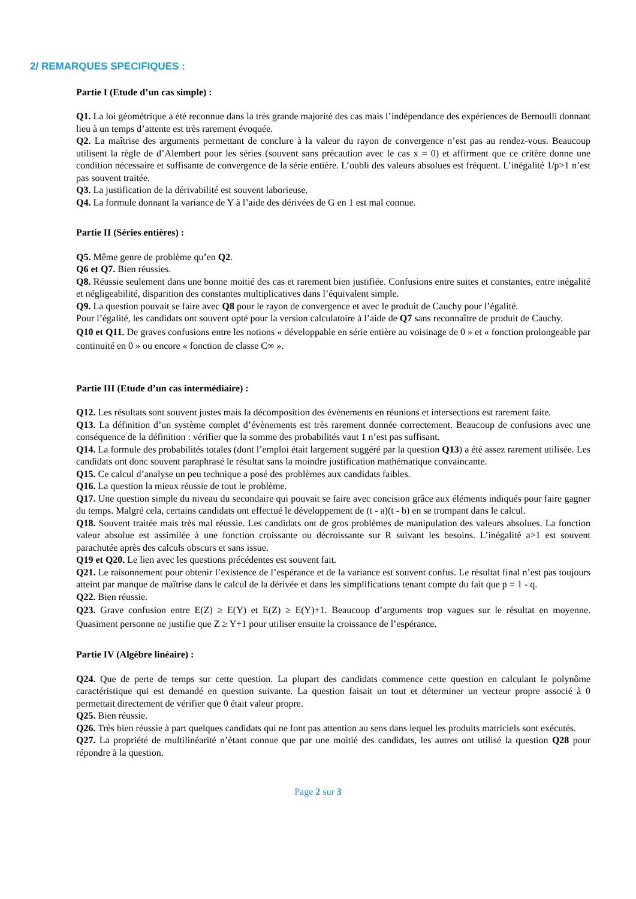2/ REMARQUES SPECIFIQUES :
Partie I (Etude d’un cas simple) :
Q1. La loi géométrique a été reconnue dans la très grande majorité des cas mais l’indépendance des expériences de Bernoulli donnant lieu à un temps d’attente est très rarement évoquée.
Q2. La maîtrise des arguments permettant de conclure à la valeur du rayon de convergence n’est pas au rendez-vous. Beaucoup utilisent la règle de d’Alembert pour les séries (souvent sans précaution avec le cas x = 0) et affirment que ce critère donne une condition nécessaire et suffisante de convergence de la série entière. L’oubli des valeurs absolues est fréquent. L’inégalité 1/p>1 n’est pas souvent traitée.
Q3. La justification de la dérivabilité est souvent laborieuse.
Q4. La formule donnant la variance de Y à l’aide des dérivées de G en 1 est mal connue.
Partie II (Séries entières) :
Q5. Même genre de problème qu’en Q2.
Q6 et Q7. Bien réussies.
Q8. Réussie seulement dans une bonne moitié des cas et rarement bien justifiée. Confusions entre suites et constantes, entre inégalité et négligeabilité, disparition des constantes multiplicatives dans l’équivalent simple.
Q9. La question pouvait se faire avec Q8 pour le rayon de convergence et avec le produit de Cauchy pour l’égalité.
Pour l’égalité, les candidats ont souvent opté pour la version calculatoire à l’aide de Q7 sans reconnaître de produit de Cauchy.
Q10 et Q11. De graves confusions entre les notions « développable en série entière au voisinage de 0 » et « fonction prolongeable par continuité en 0 » ou encore « fonction de classe C∞ ».
Partie III (Etude d’un cas intermédiaire) :
Q12. Les résultats sont souvent justes mais la décomposition des évènements en réunions et intersections est rarement faite.
Q13. La définition d’un système complet d’évènements est très rarement donnée correctement. Beaucoup de confusions avec une conséquence de la définition : vérifier que la somme des probabilités vaut 1 n’est pas suffisant.
Q14. La formule des probabilités totales (dont l’emploi était largement suggéré par la question Q13) a été assez rarement utilisée. Les candidats ont donc souvent paraphrasé le résultat sans la moindre justification mathématique convaincante.
Q15. Ce calcul d’analyse un peu technique a posé des problèmes aux candidats faibles.
Q16. La question la mieux réussie de tout le problème.
Q17. Une question simple du niveau du secondaire qui pouvait se faire avec concision grâce aux éléments indiqués pour faire gagner du temps. Malgré cela, certains candidats ont effectué le développement de (t - a)(t - b) en se trompant dans le calcul.
Q18. Souvent traitée mais très mal réussie. Les candidats ont de gros problèmes de manipulation des valeurs absolues. La fonction valeur absolue est assimilée à une fonction croissante ou décroissante sur R suivant les besoins. L’inégalité a>1 est souvent parachutée après des calculs obscurs et sans issue.
Q19 et Q20. Le lien avec les questions précédentes est souvent fait.
Q21. Le raisonnement pour obtenir l’existence de l’espérance et de la variance est souvent confus. Le résultat final n’est pas toujours atteint par manque de maîtrise dans le calcul de la dérivée et dans les simplifications tenant compte du fait que p = 1 - q.
Q22. Bien réussie.
Q23. Grave confusion entre E(Z) ≥ E(Y) et E(Z) ≥ E(Y)+1. Beaucoup d’arguments trop vagues sur le résultat en moyenne. Quasiment personne ne justifie que Z ≥ Y+1 pour utiliser ensuite la croissance de l’espérance.
Partie IV (Algèbre linéaire) :
Q24. Que de perte de temps sur cette question. La plupart des candidats commence cette question en calculant le polynôme caractéristique qui est demandé en question suivante. La question faisait un tout et déterminer un vecteur propre associé à 0 permettait directement de vérifier que 0 était valeur propre.
Q25. Bien réussie.
Q26. Très bien réussie à part quelques candidats qui ne font pas attention au sens dans lequel les produits matriciels sont exécutés.
Q27. La propriété de multilinéarité n’étant connue que par une moitié des candidats, les autres ont utilisé la question Q28 pour répondre à la question.
Page 2 sur 3